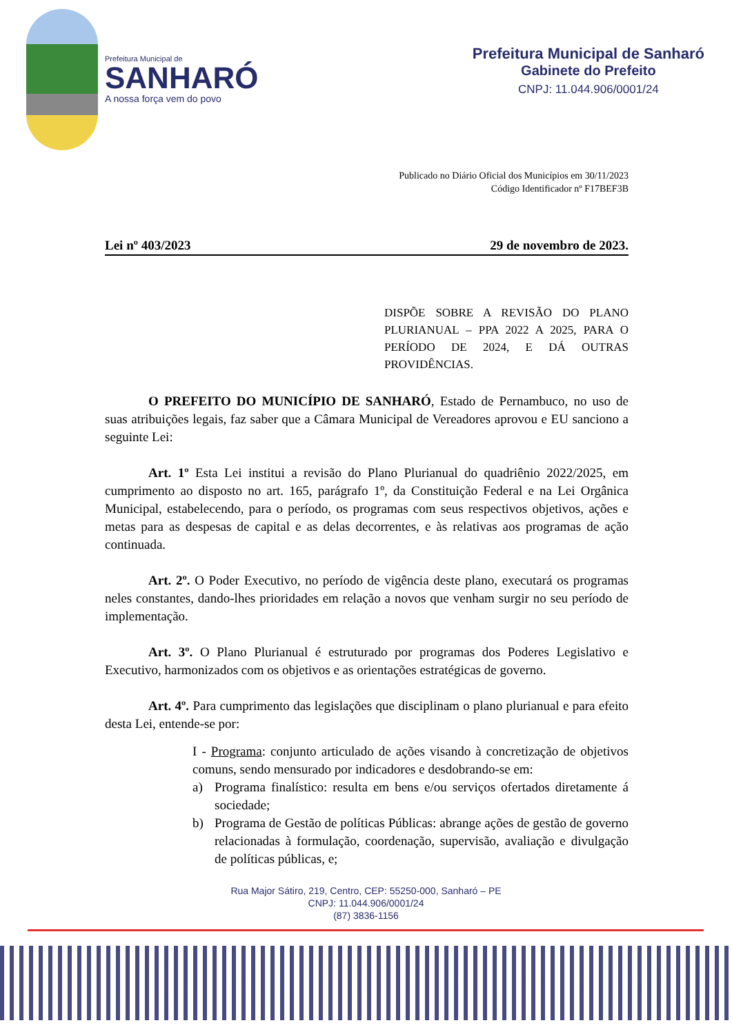Prefeitura Municipal de
SANHARÓ
A nossa força vem do povo
Prefeitura Municipal de Sanharó
Gabinete do Prefeito
CNPJ: 11.044.906/0001/24
Publicado no Diário Oficial dos Municípios em 30/11/2023
Código Identificador nº F17BEF3B
Lei nº 403/2023 29 de novembro de 2023.
DISPÕE SOBRE A REVISÃO DO PLANO PLURIANUAL – PPA 2022 A 2025, PARA O PERÍODO DE 2024, E DÁ OUTRAS PROVIDÊNCIAS.
O PREFEITO DO MUNICÍPIO DE SANHARÓ, Estado de Pernambuco, no uso de suas atribuições legais, faz saber que a Câmara Municipal de Vereadores aprovou e EU sanciono a seguinte Lei:
Art. 1º Esta Lei institui a revisão do Plano Plurianual do quadriênio 2022/2025, em cumprimento ao disposto no art. 165, parágrafo 1º, da Constituição Federal e na Lei Orgânica Municipal, estabelecendo, para o período, os programas com seus respectivos objetivos, ações e metas para as despesas de capital e as delas decorrentes, e às relativas aos programas de ação continuada.
Art. 2º. O Poder Executivo, no período de vigência deste plano, executará os programas neles constantes, dando-lhes prioridades em relação a novos que venham surgir no seu período de implementação.
Art. 3º. O Plano Plurianual é estruturado por programas dos Poderes Legislativo e Executivo, harmonizados com os objetivos e as orientações estratégicas de governo.
Art. 4º. Para cumprimento das legislações que disciplinam o plano plurianual e para efeito desta Lei, entende-se por:
I - Programa: conjunto articulado de ações visando à concretização de objetivos comuns, sendo mensurado por indicadores e desdobrando-se em:
a) Programa finalístico: resulta em bens e/ou serviços ofertados diretamente á sociedade;
b) Programa de Gestão de políticas Públicas: abrange ações de gestão de governo relacionadas à formulação, coordenação, supervisão, avaliação e divulgação de políticas públicas, e;
Rua Major Sátiro, 219, Centro, CEP: 55250-000, Sanharó – PE
CNPJ: 11.044.906/0001/24
(87) 3836-1156